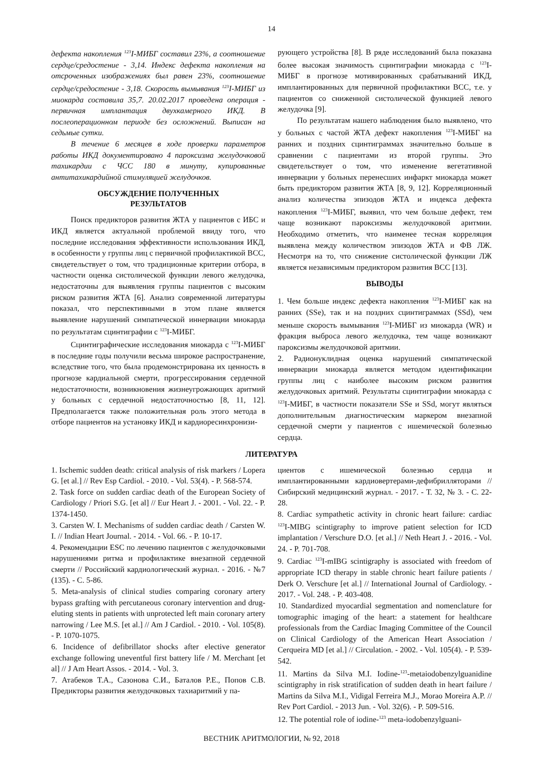14
дефекта накопления <sup>123</sup>I-МИБГ составил 23%, а соотношение сердце/средостение - 3,14. Индекс дефекта накопления на отсроченных изображениях был равен 23%, соотношение сердце/средостение - 3,18. Скорость вымывания <sup>123</sup>I-МИБГ из миокарда составила 35,7. 20.02.2017 проведена операция - первичная имплантация двухкамерного ИКД. В послеоперационном периоде без осложнений. Выписан на седьмые сутки.
В течение 6 месяцев в ходе проверки параметров работы ИКД документировано 4 пароксизма желудочковой тахикардии с ЧСС 180 в минуту, купированные антитахикардийной стимуляцией желудочков.
ОБСУЖДЕНИЕ ПОЛУЧЕННЫХ
РЕЗУЛЬТАТОВ
Поиск предикторов развития ЖТА у пациентов с ИБС и ИКД является актуальной проблемой ввиду того, что последние исследования эффективности использования ИКД, в особенности у группы лиц с первичной профилактикой ВСС, свидетельствует о том, что традиционные критерии отбора, в частности оценка систолической функции левого желудочка, недостаточны для выявления группы пациентов с высоким риском развития ЖТА [6]. Анализ современной литературы показал, что перспективными в этом плане является выявление нарушений симпатической иннервации миокарда по результатам сцинтиграфии с <sup>123</sup>I-МИБГ.
Сцинтиграфические исследования миокарда с <sup>123</sup>I-МИБГ в последние годы получили весьма широкое распространение, вследствие того, что была продемонстрирована их ценность в прогнозе кардиальной смерти, прогрессирования сердечной недостаточности, возникновения жизнеугрожающих аритмий у больных с сердечной недостаточностью [8, 11, 12]. Предполагается также положительная роль этого метода в отборе пациентов на установку ИКД и кардиоресинхронизи-
рующего устройства [8]. В ряде исследований была показана более высокая значимость сцинтиграфии миокарда с <sup>123</sup>I-МИБГ в прогнозе мотивированных срабатываний ИКД, имплантированных для первичной профилактики ВСС, т.е. у пациентов со сниженной систолической функцией левого желудочка [9].
По результатам нашего наблюдения было выявлено, что у больных с частой ЖТА дефект накопления <sup>123</sup>I-МИБГ на ранних и поздних сцинтиграммах значительно больше в сравнении с пациентами из второй группы. Это свидетельствует о том, что изменение вегетативной иннервации у больных перенесших инфаркт миокарда может быть предиктором развития ЖТА [8, 9, 12]. Корреляционный анализ количества эпизодов ЖТА и индекса дефекта накопления <sup>123</sup>I-МИБГ, выявил, что чем больше дефект, тем чаще возникают пароксизмы желудочковой аритмии. Необходимо отметить, что наименее тесная корреляция выявлена между количеством эпизодов ЖТА и ФВ ЛЖ. Несмотря на то, что снижение систолической функции ЛЖ является независимым предиктором развития ВСС [13].
ВЫВОДЫ
1. Чем больше индекс дефекта накопления <sup>123</sup>I-МИБГ как на ранних (SSe), так и на поздних сцинтиграммах (SSd), чем меньше скорость вымывания <sup>123</sup>I-МИБГ из миокарда (WR) и фракция выброса левого желудочка, тем чаще возникают пароксизмы желудочковой аритмии.
2. Радионуклидная оценка нарушений симпатической иннервации миокарда является методом идентификации группы лиц с наиболее высоким риском развития желудочковых аритмий. Результаты сцинтиграфии миокарда с <sup>123</sup>I-МИБГ, в частности показатели SSe и SSd, могут являться дополнительным диагностическим маркером внезапной сердечной смерти у пациентов с ишемической болезнью сердца.
ЛИТЕРАТУРА
1. Ischemic sudden death: critical analysis of risk markers / Lopera G. [et al.] // Rev Esp Cardiol. - 2010. - Vol. 53(4). - P. 568-574.
2. Task force on sudden cardiac death of the European Society of Cardiology / Priori S.G. [et al] // Eur Heart J. - 2001. - Vol. 22. - P. 1374-1450.
3. Carsten W. I. Mechanisms of sudden cardiac death / Carsten W. I. // Indian Heart Journal. - 2014. - Vol. 66. - P. 10-17.
4. Рекомендации ESC по лечению пациентов с желудочковыми нарушениями ритма и профилактике внезапной сердечной смерти // Российский кардиологический журнал. - 2016. - №7 (135). - С. 5-86.
5. Meta-analysis of clinical studies comparing coronary artery bypass grafting with percutaneous coronary intervention and drug-eluting stents in patients with unprotected left main coronary artery narrowing / Lee M.S. [et al.] // Am J Cardiol. - 2010. - Vol. 105(8). - P. 1070-1075.
6. Incidence of defibrillator shocks after elective generator exchange following uneventful first battery life / M. Merchant [et al] // J Am Heart Assos. - 2014. - Vol. 3.
7. Атабеков Т.А., Сазонова С.И., Баталов Р.Е., Попов С.В. Предикторы развития желудочковых тахиаритмий у па-
циентов с ишемической болезнью сердца и имплантированными кардиовертерами-дефибрилляторами // Сибирский медицинский журнал. - 2017. - Т. 32, № 3. - С. 22-28.
8. Cardiac sympathetic activity in chronic heart failure: cardiac <sup>123</sup>I-MIBG scintigraphy to improve patient selection for ICD implantation / Verschure D.O. [et al.] // Neth Heart J. - 2016. - Vol. 24. - P. 701-708.
9. Cardiac <sup>123</sup>I-mIBG scintigraphy is associated with freedom of appropriate ICD therapy in stable chronic heart failure patients / Derk O. Verschure [et al.] // International Journal of Cardiology. - 2017. - Vol. 248. - P. 403-408.
10. Standardized myocardial segmentation and nomenclature for tomographic imaging of the heart: a statement for healthcare professionals from the Cardiac Imaging Committee of the Council on Clinical Cardiology of the American Heart Association / Cerqueira MD [et al.] // Circulation. - 2002. - Vol. 105(4). - P. 539-542.
11. Martins da Silva M.I. Iodine-<sup>123</sup>-metaiodobenzylguanidine scintigraphy in risk stratification of sudden death in heart failure / Martins da Silva M.I., Vidigal Ferreira M.J., Morao Moreira A.P. // Rev Port Cardiol. - 2013 Jun. - Vol. 32(6). - P. 509-516.
12. The potential role of iodine-<sup>123</sup> meta-iodobenzylguani-
ВЕСТНИК АРИТМОЛОГИИ, № 92, 2018